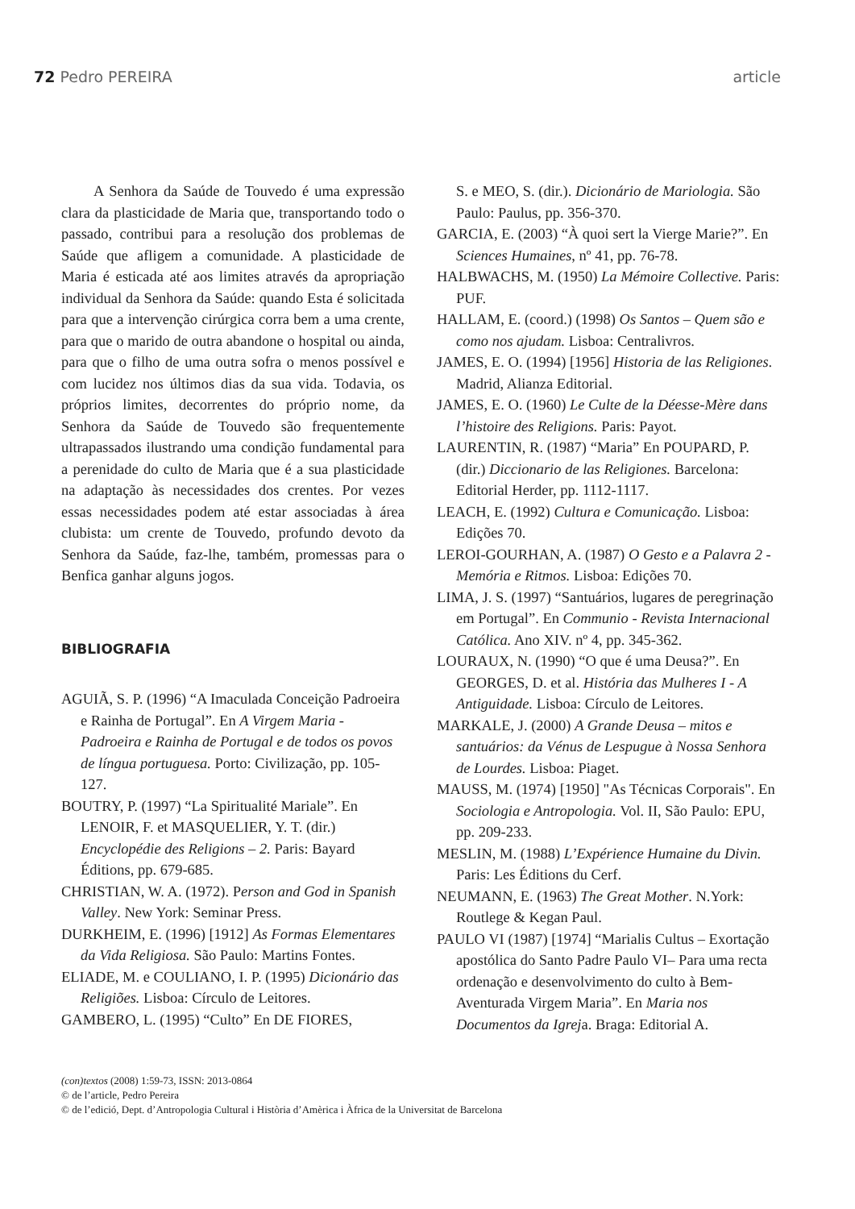72 Pedro PEREIRA article
A Senhora da Saúde de Touvedo é uma expressão clara da plasticidade de Maria que, transportando todo o passado, contribui para a resolução dos problemas de Saúde que afligem a comunidade. A plasticidade de Maria é esticada até aos limites através da apropriação individual da Senhora da Saúde: quando Esta é solicitada para que a intervenção cirúrgica corra bem a uma crente, para que o marido de outra abandone o hospital ou ainda, para que o filho de uma outra sofra o menos possível e com lucidez nos últimos dias da sua vida. Todavia, os próprios limites, decorrentes do próprio nome, da Senhora da Saúde de Touvedo são frequentemente ultrapassados ilustrando uma condição fundamental para a perenidade do culto de Maria que é a sua plasticidade na adaptação às necessidades dos crentes. Por vezes essas necessidades podem até estar associadas à área clubista: um crente de Touvedo, profundo devoto da Senhora da Saúde, faz-lhe, também, promessas para o Benfica ganhar alguns jogos.
BIBLIOGRAFIA
AGUIÃ, S. P. (1996) “A Imaculada Conceição Padroeira e Rainha de Portugal”. En A Virgem Maria - Padroeira e Rainha de Portugal e de todos os povos de língua portuguesa. Porto: Civilização, pp. 105-127.
BOUTRY, P. (1997) “La Spiritualité Mariale”. En LENOIR, F. et MASQUELIER, Y. T. (dir.) Encyclopédie des Religions – 2. Paris: Bayard Éditions, pp. 679-685.
CHRISTIAN, W. A. (1972). Person and God in Spanish Valley. New York: Seminar Press.
DURKHEIM, E. (1996) [1912] As Formas Elementares da Vida Religiosa. São Paulo: Martins Fontes.
ELIADE, M. e COULIANO, I. P. (1995) Dicionário das Religiões. Lisboa: Círculo de Leitores.
GAMBERO, L. (1995) “Culto” En DE FIORES,
S. e MEO, S. (dir.). Dicionário de Mariologia. São Paulo: Paulus, pp. 356-370.
GARCIA, E. (2003) “À quoi sert la Vierge Marie?”. En Sciences Humaines, nº 41, pp. 76-78.
HALBWACHS, M. (1950) La Mémoire Collective. Paris: PUF.
HALLAM, E. (coord.) (1998) Os Santos – Quem são e como nos ajudam. Lisboa: Centralivros.
JAMES, E. O. (1994) [1956] Historia de las Religiones. Madrid, Alianza Editorial.
JAMES, E. O. (1960) Le Culte de la Déesse-Mère dans l’histoire des Religions. Paris: Payot.
LAURENTIN, R. (1987) “Maria” En POUPARD, P. (dir.) Diccionario de las Religiones. Barcelona: Editorial Herder, pp. 1112-1117.
LEACH, E. (1992) Cultura e Comunicação. Lisboa: Edições 70.
LEROI-GOURHAN, A. (1987) O Gesto e a Palavra 2 - Memória e Ritmos. Lisboa: Edições 70.
LIMA, J. S. (1997) “Santuários, lugares de peregrinação em Portugal”. En Communio - Revista Internacional Católica. Ano XIV. nº 4, pp. 345-362.
LOURAUX, N. (1990) “O que é uma Deusa?”. En GEORGES, D. et al. História das Mulheres I - A Antiguidade. Lisboa: Círculo de Leitores.
MARKALE, J. (2000) A Grande Deusa – mitos e santuários: da Vénus de Lespugue à Nossa Senhora de Lourdes. Lisboa: Piaget.
MAUSS, M. (1974) [1950] "As Técnicas Corporais". En Sociologia e Antropologia. Vol. II, São Paulo: EPU, pp. 209-233.
MESLIN, M. (1988) L’Expérience Humaine du Divin. Paris: Les Éditions du Cerf.
NEUMANN, E. (1963) The Great Mother. N.York: Routlege & Kegan Paul.
PAULO VI (1987) [1974] “Marialis Cultus – Exortação apostólica do Santo Padre Paulo VI– Para uma recta ordenação e desenvolvimento do culto à Bem-Aventurada Virgem Maria”. En Maria nos Documentos da Igreja. Braga: Editorial A.
(con)textos (2008) 1:59-73, ISSN: 2013-0864
© de l’article, Pedro Pereira
© de l’edició, Dept. d’Antropologia Cultural i Història d’Amèrica i Àfrica de la Universitat de Barcelona